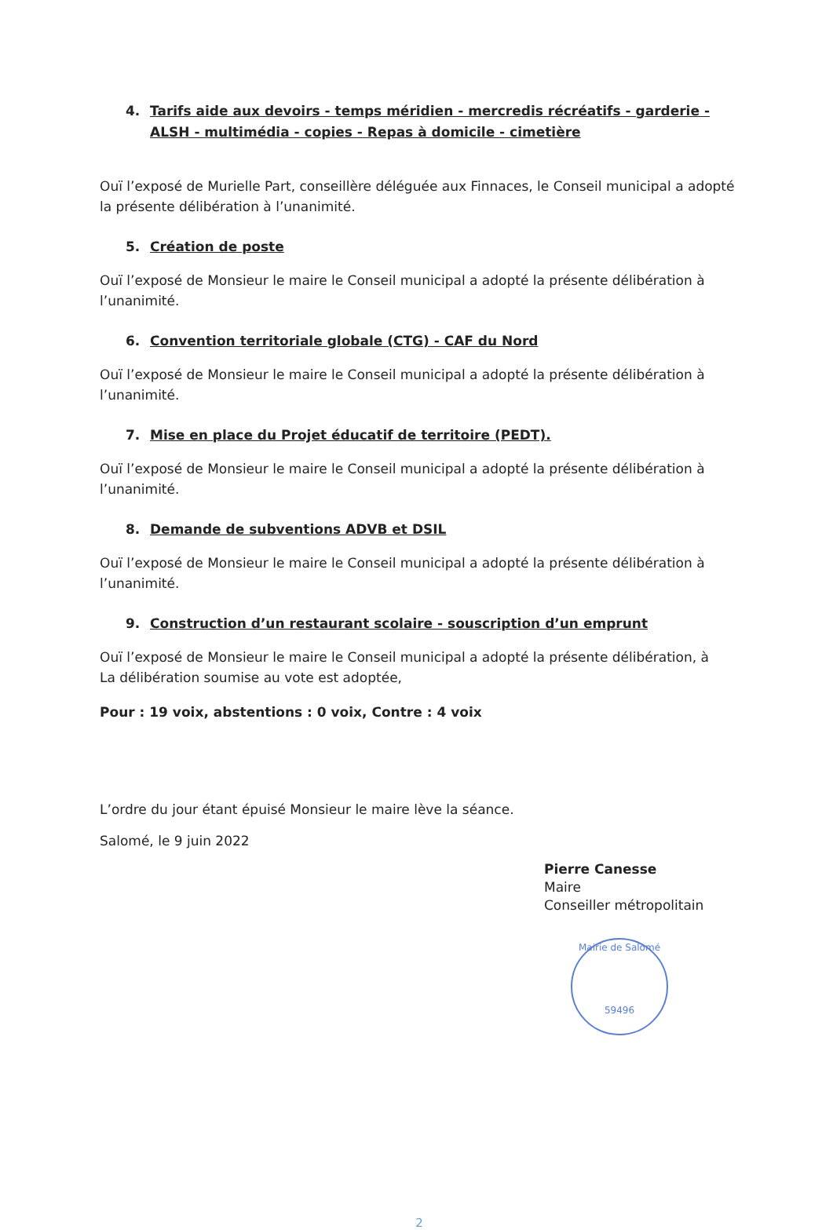4. Tarifs aide aux devoirs - temps méridien - mercredis récréatifs - garderie - ALSH - multimédia - copies - Repas à domicile - cimetière
Ouï l’exposé de Murielle Part, conseillère déléguée aux Finnaces, le Conseil municipal a adopté la présente délibération à l’unanimité.
5. Création de poste
Ouï l’exposé de Monsieur le maire le Conseil municipal a adopté la présente délibération à l’unanimité.
6. Convention territoriale globale (CTG) - CAF du Nord
Ouï l’exposé de Monsieur le maire le Conseil municipal a adopté la présente délibération à l’unanimité.
7. Mise en place du Projet éducatif de territoire (PEDT).
Ouï l’exposé de Monsieur le maire le Conseil municipal a adopté la présente délibération à l’unanimité.
8. Demande de subventions ADVB et DSIL
Ouï l’exposé de Monsieur le maire le Conseil municipal a adopté la présente délibération à l’unanimité.
9. Construction d’un restaurant scolaire - souscription d’un emprunt
Ouï l’exposé de Monsieur le maire le Conseil municipal a adopté la présente délibération, à
La délibération soumise au vote est adoptée,
Pour : 19 voix, abstentions : 0 voix, Contre : 4 voix
L’ordre du jour étant épuisé Monsieur le maire lève la séance.
Salomé, le 9 juin 2022
Pierre Canesse
Maire
Conseiller métropolitain
Mairie de Salomé
59496
2